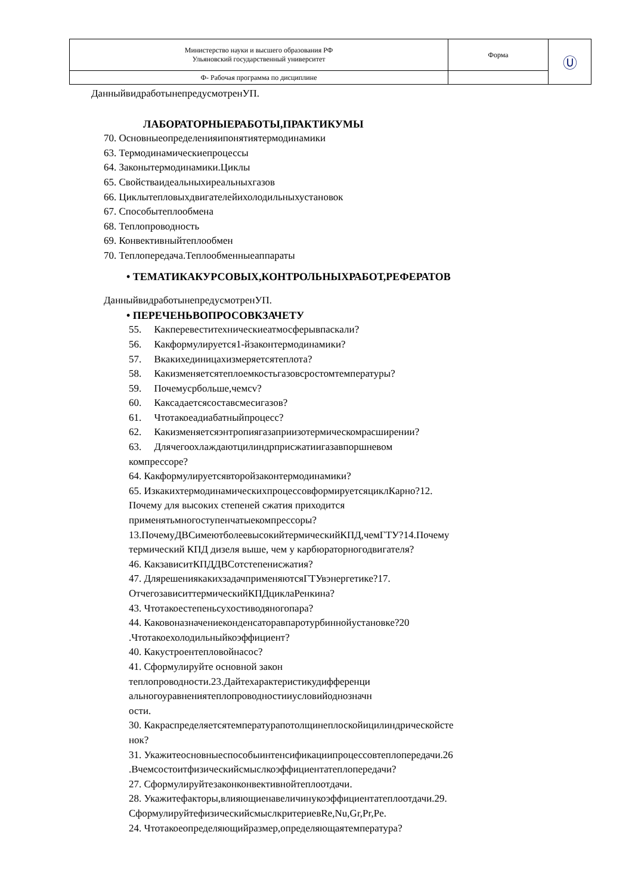| Министерство науки и высшего образования РФ Ульяновский государственный университет | Форма | Ⓤ |
| Ф- Рабочая программа по дисциплине | | |
ДанныйвидработынепредусмотренУП.
ЛАБОРАТОРНЫЕРАБОТЫ,ПРАКТИКУМЫ
70. Основныеопределенияипонятиятермодинамики
63. Термодинамическиепроцессы
64. Законытермодинамики.Циклы
65. Свойстваидеальныхиреальныхгазов
66. Циклытепловыхдвигателейихолодильныхустановок
67. Способытеплообмена
68. Теплопроводность
69. Конвективныйтеплообмен
70. Теплопередача.Теплообменныеаппараты
• ТЕМАТИКАКУРСОВЫХ,КОНТРОЛЬНЫХРАБОТ,РЕФЕРАТОВ
ДанныйвидработынепредусмотренУП.
• ПЕРЕЧЕНЬВОПРОСОВКЗАЧЕТУ
55. Какперевеститехническиеатмосферывпаскали?
56. Какформулируется1-йзаконтермодинамики?
57. Вкакихединицахизмеряетсятеплота?
58. Какизменяетсятеплоемкостьгазовсростомтемпературы?
59. Почемусрбольше,чемсv?
60. Каксадаетсясоставсмесигазов?
61. Чтотакоеадиабатныйпроцесс?
62. Какизменяетсяэнтропиягазаприизотермическомрасширении?
63. Длячегоохлаждаютцилиндрприсжатиигазавпоршневом
компрессоре?
64. Какформулируетсявторойзаконтермодинамики?
65. ИзкакихтермодинамическихпроцессовформируетсяциклКарно?12.
Почему для высоких степеней сжатия приходится
применятьмногоступенчатыекомпрессоры?
13.ПочемуДВСимеютболеевысокийтермическийКПД,чемГТУ?14.Почему
термический КПД дизеля выше, чем у карбюраторногодвигателя?
46. КакзависитКПДДВСотстепенисжатия?
47. ДлярешениякакихзадачприменяютсяГТУвэнергетике?17.
ОтчегозависиттермическийКПДциклаРенкина?
43. Чтотакоестепеньсухостиводяногопара?
44. Каковоназначениеконденсаторавпаротурбиннойустановке?20
.Чтотакоехолодильныйкоэффициент?
40. Какустроентепловойнасос?
41. Сформулируйте основной закон
теплопроводности.23.Дайтехарактеристикудифференци
альногоуравнениятеплопроводностииусловийоднозначн
ости.
30. Какраспределяетсятемпературапотолщинеплоскойицилиндрическойсте
нок?
31. Укажитеосновныеспособыинтенсификациипроцессовтеплопередачи.26
.Вчемсостоитфизическийсмыслкоэффициентатеплопередачи?
27. Сформулируйтезаконконвективнойтеплоотдачи.
28. Укажитефакторы,влияющиенавеличинукоэффициентатеплоотдачи.29.
СформулируйтефизическийсмыслкритериевRe,Nu,Gr,Pr,Pe.
24. Чтотакоеопределяющийразмер,определяющаятемпература?